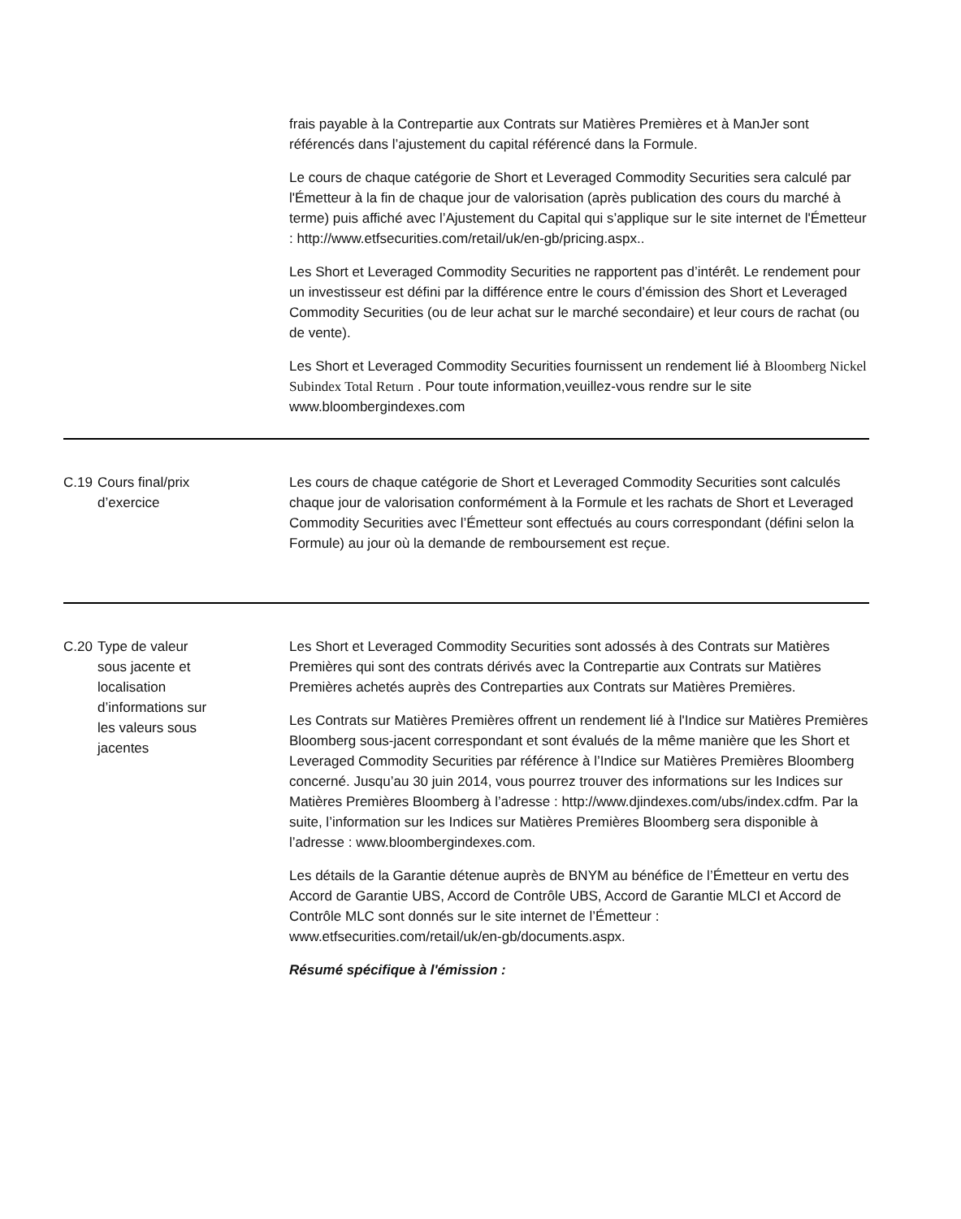frais payable à la Contrepartie aux Contrats sur Matières Premières et à ManJer sont référencés dans l’ajustement du capital référencé dans la Formule.
Le cours de chaque catégorie de Short et Leveraged Commodity Securities sera calculé par l'Émetteur à la fin de chaque jour de valorisation (après publication des cours du marché à terme) puis affiché avec l’Ajustement du Capital qui s’applique sur le site internet de l'Émetteur : http://www.etfsecurities.com/retail/uk/en-gb/pricing.aspx..
Les Short et Leveraged Commodity Securities ne rapportent pas d’intérêt. Le rendement pour un investisseur est défini par la différence entre le cours d’émission des Short et Leveraged Commodity Securities (ou de leur achat sur le marché secondaire) et leur cours de rachat (ou de vente).
Les Short et Leveraged Commodity Securities fournissent un rendement lié à Bloomberg Nickel Subindex Total Return . Pour toute information,veuillez-vous rendre sur le site www.bloombergindexes.com
C.19 Cours final/prix
d’exercice
Les cours de chaque catégorie de Short et Leveraged Commodity Securities sont calculés chaque jour de valorisation conformément à la Formule et les rachats de Short et Leveraged Commodity Securities avec l’Émetteur sont effectués au cours correspondant (défini selon la Formule) au jour où la demande de remboursement est reçue.
C.20 Type de valeur
sous jacente et
localisation
d’informations sur
les valeurs sous
jacentes
Les Short et Leveraged Commodity Securities sont adossés à des Contrats sur Matières Premières qui sont des contrats dérivés avec la Contrepartie aux Contrats sur Matières Premières achetés auprès des Contreparties aux Contrats sur Matières Premières.
Les Contrats sur Matières Premières offrent un rendement lié à l'Indice sur Matières Premières Bloomberg sous-jacent correspondant et sont évalués de la même manière que les Short et Leveraged Commodity Securities par référence à l’Indice sur Matières Premières Bloomberg concerné. Jusqu’au 30 juin 2014, vous pourrez trouver des informations sur les Indices sur Matières Premières Bloomberg à l’adresse : http://www.djindexes.com/ubs/index.cdfm. Par la suite, l’information sur les Indices sur Matières Premières Bloomberg sera disponible à l’adresse : www.bloombergindexes.com.
Les détails de la Garantie détenue auprès de BNYM au bénéfice de l’Émetteur en vertu des Accord de Garantie UBS, Accord de Contrôle UBS, Accord de Garantie MLCI et Accord de Contrôle MLC sont donnés sur le site internet de l’Émetteur : www.etfsecurities.com/retail/uk/en-gb/documents.aspx.
Résumé spécifique à l'émission :